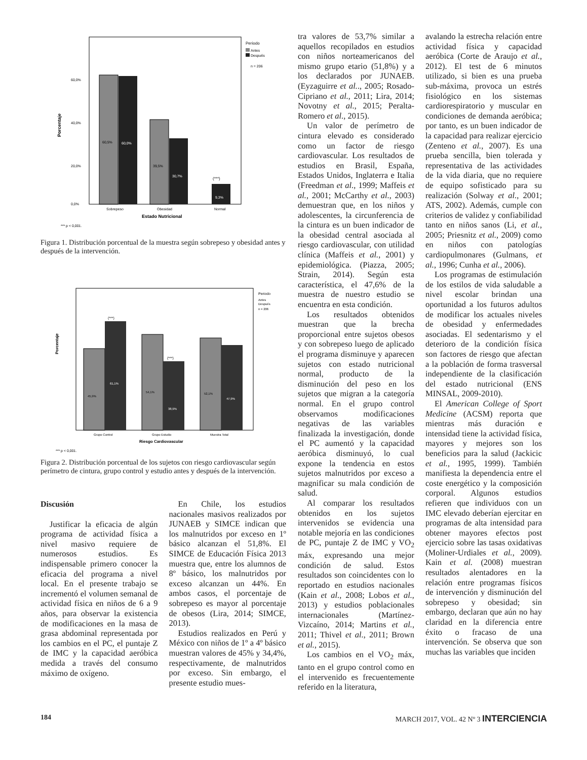Periodo
Antes
Después
n = 206
60,0%
40,0%
20,0%
0,0%
Porcentaje
60,5%
60,0%
39,5%
30,7%
9,3%
(***)
Sobrepeso
Obesidad
Normal
Estado Nutricional
*** p < 0,001.
Figura 1. Distribución porcentual de la muestra según sobrepeso y obesidad antes y después de la intervención.
Periodo
Antes
Después
n = 206
Porcentaje
45,9%
61,1%
54,1%
38,9%
52,1%
47,9%
(***)
(***)
Grupo Control
Grupo Estudio
Muestra Total
Riesgo Cardiovascular
*** p < 0,001.
Figura 2. Distribución porcentual de los sujetos con riesgo cardiovascular según perímetro de cintura, grupo control y estudio antes y después de la intervención.
Discusión
Justificar la eficacia de algún programa de actividad física a nivel masivo requiere de numerosos estudios. Es indispensable primero conocer la eficacia del programa a nivel local. En el presente trabajo se incrementó el volumen semanal de actividad física en niños de 6 a 9 años, para observar la existencia de modificaciones en la masa de grasa abdominal representada por los cambios en el PC, el puntaje Z de IMC y la capacidad aeróbica medida a través del consumo máximo de oxígeno.
En Chile, los estudios nacionales masivos realizados por JUNAEB y SIMCE indican que los malnutridos por exceso en 1º básico alcanzan el 51,8%. El SIMCE de Educación Física 2013 muestra que, entre los alumnos de 8º básico, los malnutridos por exceso alcanzan un 44%. En ambos casos, el porcentaje de sobrepeso es mayor al porcentaje de obesos (Lira, 2014; SIMCE, 2013).
Estudios realizados en Perú y México con niños de 1º a 4º básico muestran valores de 45% y 34,4%, respectivamente, de malnutridos por exceso. Sin embargo, el presente estudio mues-
tra valores de 53,7% similar a aquellos recopilados en estudios con niños norteamericanos del mismo grupo etario (51,8%) y a los declarados por JUNAEB. (Eyzaguirre et al.., 2005; Rosado-Cipriano et al., 2011; Lira, 2014; Novotny et al., 2015; Peralta-Romero et al., 2015).
Un valor de perímetro de cintura elevado es considerado como un factor de riesgo cardiovascular. Los resultados de estudios en Brasil, España, Estados Unidos, Inglaterra e Italia (Freedman et al., 1999; Maffeis et al., 2001; McCarthy et al., 2003) demuestran que, en los niños y adolescentes, la circunferencia de la cintura es un buen indicador de la obesidad central asociada al riesgo cardiovascular, con utilidad clínica (Maffeis et al., 2001) y epidemiológica. (Piazza, 2005; Strain, 2014). Según esta característica, el 47,6% de la muestra de nuestro estudio se encuentra en esta condición.
Los resultados obtenidos muestran que la brecha proporcional entre sujetos obesos y con sobrepeso luego de aplicado el programa disminuye y aparecen sujetos con estado nutricional normal, producto de la disminución del peso en los sujetos que migran a la categoría normal. En el grupo control observamos modificaciones negativas de las variables finalizada la investigación, donde el PC aumentó y la capacidad aeróbica disminuyó, lo cual expone la tendencia en estos sujetos malnutridos por exceso a magnificar su mala condición de salud.
Al comparar los resultados obtenidos en los sujetos intervenidos se evidencia una notable mejoría en las condiciones de PC, puntaje Z de IMC y VO<sub>2</sub> máx, expresando una mejor condición de salud. Estos resultados son coincidentes con lo reportado en estudios nacionales (Kain et al., 2008; Lobos et al., 2013) y estudios poblacionales internacionales (Martínez-Vizcaíno, 2014; Martins et al., 2011; Thivel et al., 2011; Brown et al., 2015).
Los cambios en el VO<sub>2</sub> máx, tanto en el grupo control como en el intervenido es frecuentemente referido en la literatura,
avalando la estrecha relación entre actividad física y capacidad aeróbica (Corte de Araujo et al., 2012). El test de 6 minutos utilizado, si bien es una prueba sub-máxima, provoca un estrés fisiológico en los sistemas cardiorespiratorio y muscular en condiciones de demanda aeróbica; por tanto, es un buen indicador de la capacidad para realizar ejercicio (Zenteno et al., 2007). Es una prueba sencilla, bien tolerada y representativa de las actividades de la vida diaria, que no requiere de equipo sofisticado para su realización (Solway et al., 2001; ATS, 2002). Además, cumple con criterios de validez y confiabilidad tanto en niños sanos (Li, et al., 2005; Priesnitz et al., 2009) como en niños con patologías cardiopulmonares (Gulmans, et al., 1996; Cunha et al., 2006).
Los programas de estimulación de los estilos de vida saludable a nivel escolar brindan una oportunidad a los futuros adultos de modificar los actuales niveles de obesidad y enfermedades asociadas. El sedentarismo y el deterioro de la condición física son factores de riesgo que afectan a la población de forma trasversal independiente de la clasificación del estado nutricional (ENS MINSAL, 2009-2010).
El American College of Sport Medicine (ACSM) reporta que mientras más duración e intensidad tiene la actividad física, mayores y mejores son los beneficios para la salud (Jackicic et al., 1995, 1999). También manifiesta la dependencia entre el coste energético y la composición corporal. Algunos estudios refieren que individuos con un IMC elevado deberían ejercitar en programas de alta intensidad para obtener mayores efectos post ejercicio sobre las tasas oxidativas (Moliner-Urdiales et al., 2009). Kain et al. (2008) muestran resultados alentadores en la relación entre programas físicos de intervención y disminución del sobrepeso y obesidad; sin embargo, declaran que aún no hay claridad en la diferencia entre éxito o fracaso de una intervención. Se observa que son muchas las variables que inciden
184 MARCH 2017, VOL. 42 Nº 3 INTERCIENCIA